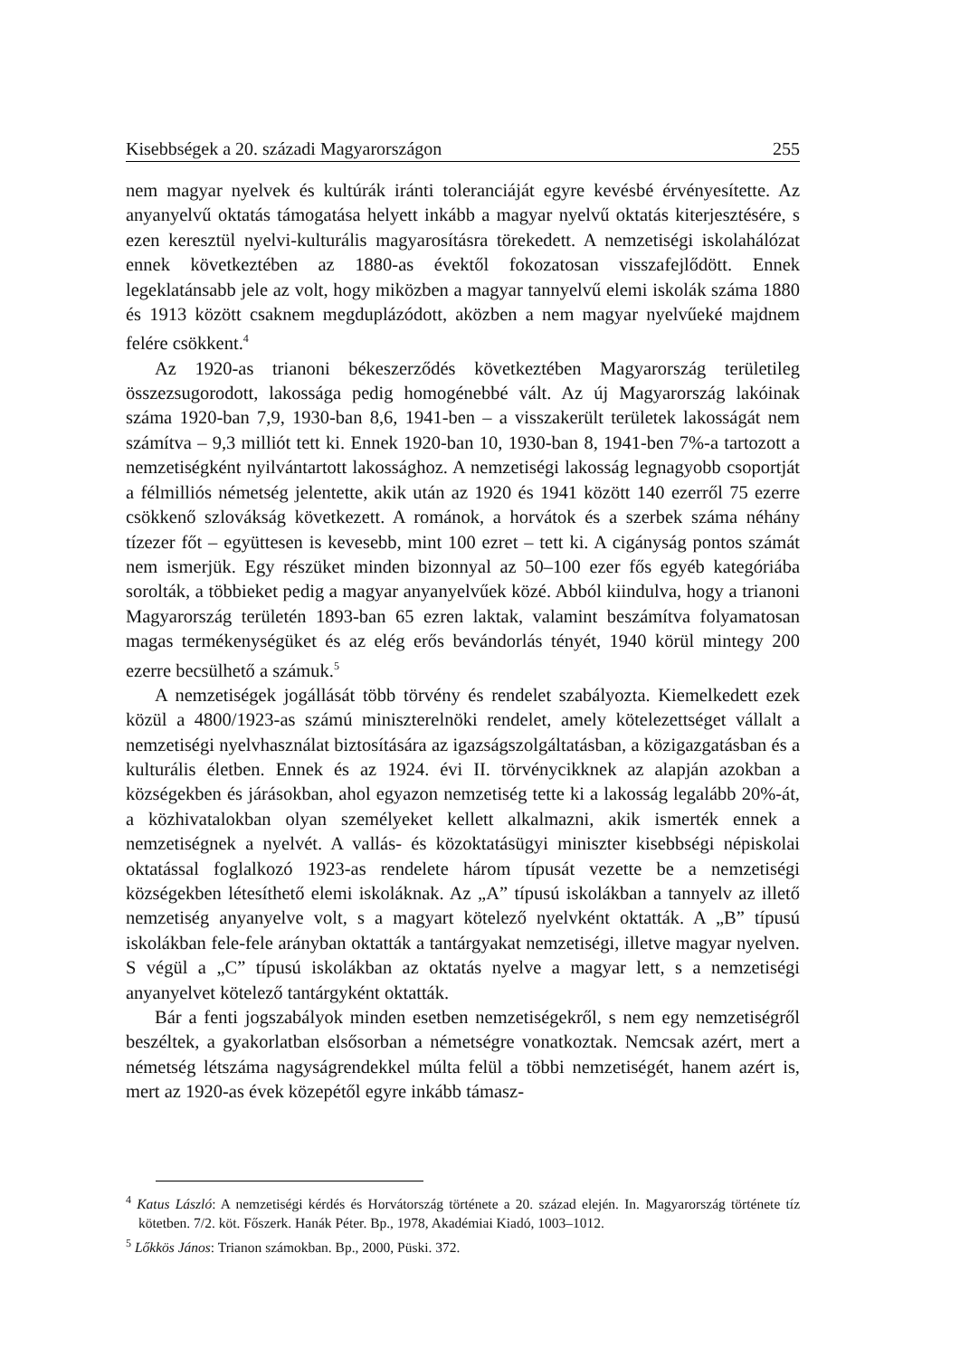Kisebbségek a 20. századi Magyarországon 255
nem magyar nyelvek és kultúrák iránti toleranciáját egyre kevésbé érvényesítet­te. Az anyanyelvű oktatás támogatása helyett inkább a magyar nyelvű oktatás kiterjesztésére, s ezen keresztül nyelvi-kulturális magyarosításra törekedett. A nemzetiségi iskolahálózat ennek következtében az 1880-as évektől fokozatosan visszafejlődött. Ennek legeklatánsabb jele az volt, hogy miközben a magyar tannyelvű elemi iskolák száma 1880 és 1913 között csaknem megduplázódott, aközben a nem magyar nyelvűeké majdnem felére csökkent.<sup>4</sup>
Az 1920-as trianoni békeszerződés következtében Magyarország területileg összezsugorodott, lakossága pedig homogénebbé vált. Az új Magyarország lakó­inak száma 1920-ban 7,9, 1930-ban 8,6, 1941-ben – a visszakerült területek la­kosságát nem számítva – 9,3 milliót tett ki. Ennek 1920-ban 10, 1930-ban 8, 1941-ben 7%-a tartozott a nemzetiségként nyilvántartott lakossághoz. A nemze­tiségi lakosság legnagyobb csoportját a félmilliós németség jelentette, akik után az 1920 és 1941 között 140 ezerről 75 ezerre csökkenő szlovákság következett. A románok, a horvátok és a szerbek száma néhány tízezer főt – együttesen is kevesebb, mint 100 ezret – tett ki. A cigányság pontos számát nem ismerjük. Egy részüket minden bizonnyal az 50–100 ezer fős egyéb kategóriába sorolták, a többieket pedig a magyar anyanyelvűek közé. Abból kiindulva, hogy a trianoni Magyarország területén 1893-ban 65 ezren laktak, valamint beszámítva folyama­tosan magas termékenységüket és az elég erős bevándorlás tényét, 1940 körül mintegy 200 ezerre becsülhető a számuk.<sup>5</sup>
A nemzetiségek jogállását több törvény és rendelet szabályozta. Kiemelke­dett ezek közül a 4800/1923-as számú miniszterelnöki rendelet, amely kötele­zettséget vállalt a nemzetiségi nyelvhasználat biztosítására az igazságszolgálta­tásban, a közigazgatásban és a kulturális életben. Ennek és az 1924. évi II. tör­vénycikknek az alapján azokban a községekben és járásokban, ahol egyazon nemzetiség tette ki a lakosság legalább 20%-át, a közhivatalokban olyan szemé­lyeket kellett alkalmazni, akik ismerték ennek a nemzetiségnek a nyelvét. A vallás- és közoktatásügyi miniszter kisebbségi népiskolai oktatással foglalkozó 1923-as rendelete három típusát vezette be a nemzetiségi községekben létesíthe­tő elemi iskoláknak. Az „A” típusú iskolákban a tannyelv az illető nemzetiség anyanyelve volt, s a magyart kötelező nyelvként oktatták. A „B” típusú iskolák­ban fele-fele arányban oktatták a tantárgyakat nemzetiségi, illetve magyar nyel­ven. S végül a „C” típusú iskolákban az oktatás nyelve a magyar lett, s a nemze­tiségi anyanyelvet kötelező tantárgyként oktatták.
Bár a fenti jogszabályok minden esetben nemzetiségekről, s nem egy nemze­tiségről beszéltek, a gyakorlatban elsősorban a németségre vonatkoztak. Nem­csak azért, mert a németség létszáma nagyságrendekkel múlta felül a többi nem­zetiségét, hanem azért is, mert az 1920-as évek közepétől egyre inkább támasz-
<sup>4</sup> Katus László: A nemzetiségi kérdés és Horvátország története a 20. század elején. In. Magyaror­szág története tíz kötetben. 7/2. köt. Főszerk. Hanák Péter. Bp., 1978, Akadémiai Kiadó, 1003–1012.
<sup>5</sup> Lőkkös János: Trianon számokban. Bp., 2000, Püski. 372.